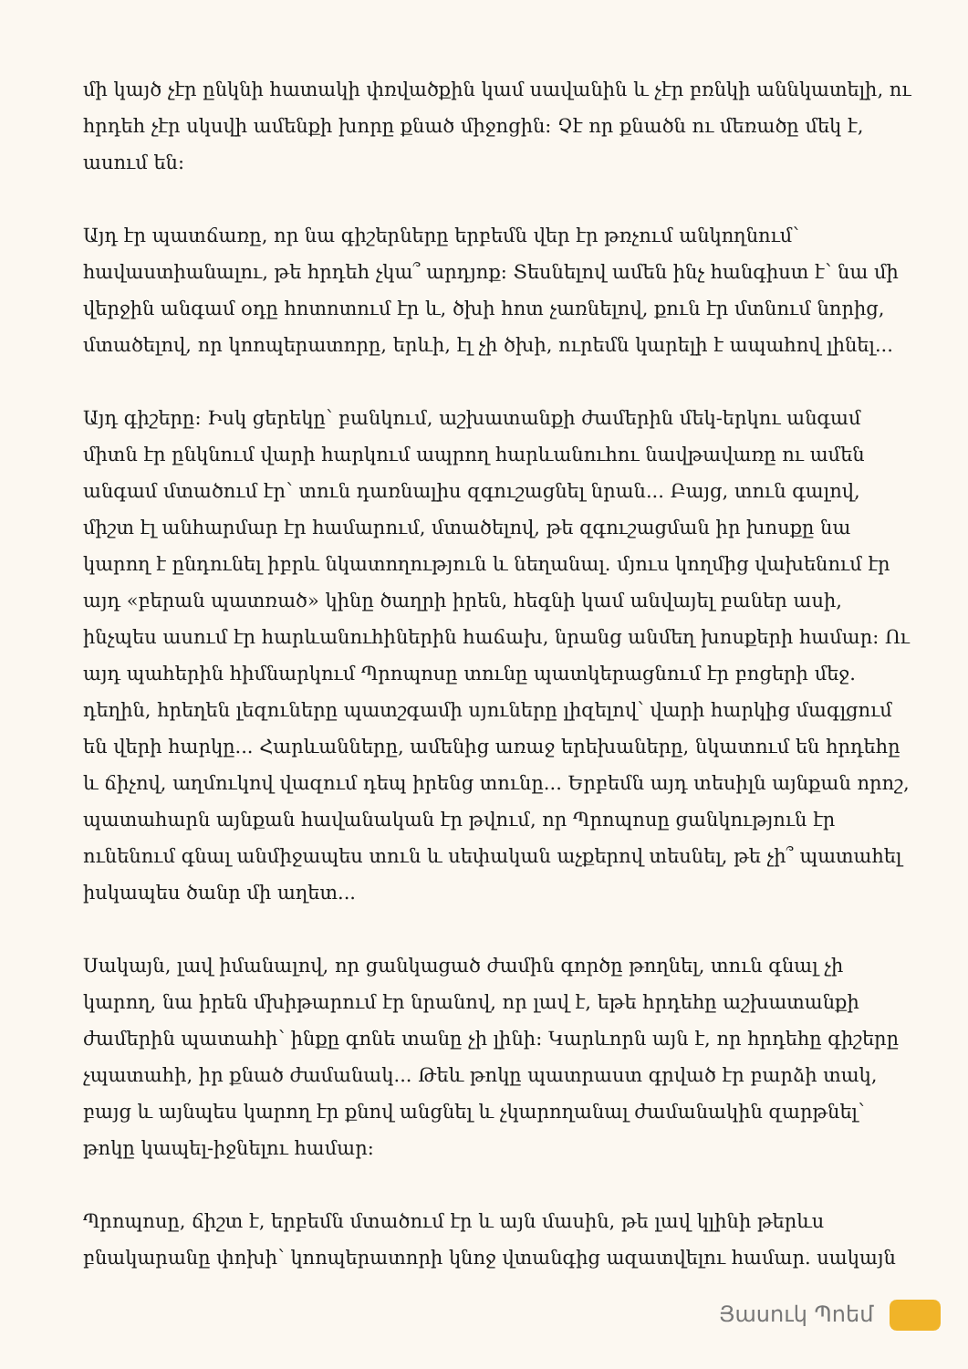մի կայծ չէր ընկնի հատակի փռվածքին կամ սավանին և չէր բռնկի աննկատելի, ու հրդեհ չէր սկսվի ամենքի խորը քնած միջոցին: Չէ որ քնածն ու մեռածը մեկ է, ասում են:
Այդ էր պատճառը, որ նա գիշերները երբեմն վեր էր թռչում անկողնում՝ հավաստիանալու, թե հրդեհ չկա՞ արդյոք: Տեսնելով ամեն ինչ հանգիստ է՝ նա մի վերջին անգամ օդը հոտոտում էր և, ծխի հոտ չառնելով, քուն էր մտնում նորից, մտածելով, որ կոոպերատորը, երևի, էլ չի ծխի, ուրեմն կարելի է ապահով լինել...
Այդ գիշերը: Իսկ ցերեկը՝ բանկում, աշխատանքի ժամերին մեկ-երկու անգամ միտն էր ընկնում վարի հարկում ապրող հարևանուհու նավթավառը ու ամեն անգամ մտածում էր՝ տուն դառնալիս զգուշացնել նրան... Բայց, տուն գալով, միշտ էլ անհարմար էր համարում, մտածելով, թե զգուշացման իր խոսքը նա կարող է ընդունել իբրև նկատողություն և նեղանալ. մյուս կողմից վախենում էր այդ «բերան պատռած» կինը ծաղրի իրեն, հեգնի կամ անվայել բաներ ասի, ինչպես ասում էր հարևանուհիներին հաճախ, նրանց անմեղ խոսքերի համար: Ու այդ պահերին հիմնարկում Պրոպոսը տունը պատկերացնում էր բոցերի մեջ. դեղին, հրեղեն լեզուները պատշգամի սյուները լիզելով՝ վարի հարկից մագլցում են վերի հարկը... Հարևանները, ամենից առաջ երեխաները, նկատում են հրդեհը և ճիչով, աղմուկով վազում դեպ իրենց տունը... Երբեմն այդ տեսիլն այնքան որոշ, պատահարն այնքան հավանական էր թվում, որ Պրոպոսը ցանկություն էր ունենում գնալ անմիջապես տուն և սեփական աչքերով տեսնել, թե չի՞ պատահել իսկապես ծանր մի աղետ...
Սակայն, լավ իմանալով, որ ցանկացած ժամին գործը թողնել, տուն գնալ չի կարող, նա իրեն մխիթարում էր նրանով, որ լավ է, եթե հրդեհը աշխատանքի ժամերին պատահի՝ ինքը գոնե տանը չի լինի: Կարևորն այն է, որ հրդեհը գիշերը չպատահի, իր քնած ժամանակ... Թեև թոկը պատրաստ գրված էր բարձի տակ, բայց և այնպես կարող էր քնով անցնել և չկարողանալ ժամանակին զարթնել՝ թոկը կապել-իջնելու համար:
Պրոպոսը, ճիշտ է, երբեմն մտածում էր և այն մասին, թե լավ կլինի թերևս բնակարանը փոխի՝ կոոպերատորի կնոջ վտանգից ազատվելու համար. սակայն
Յասուկ Պոեմ